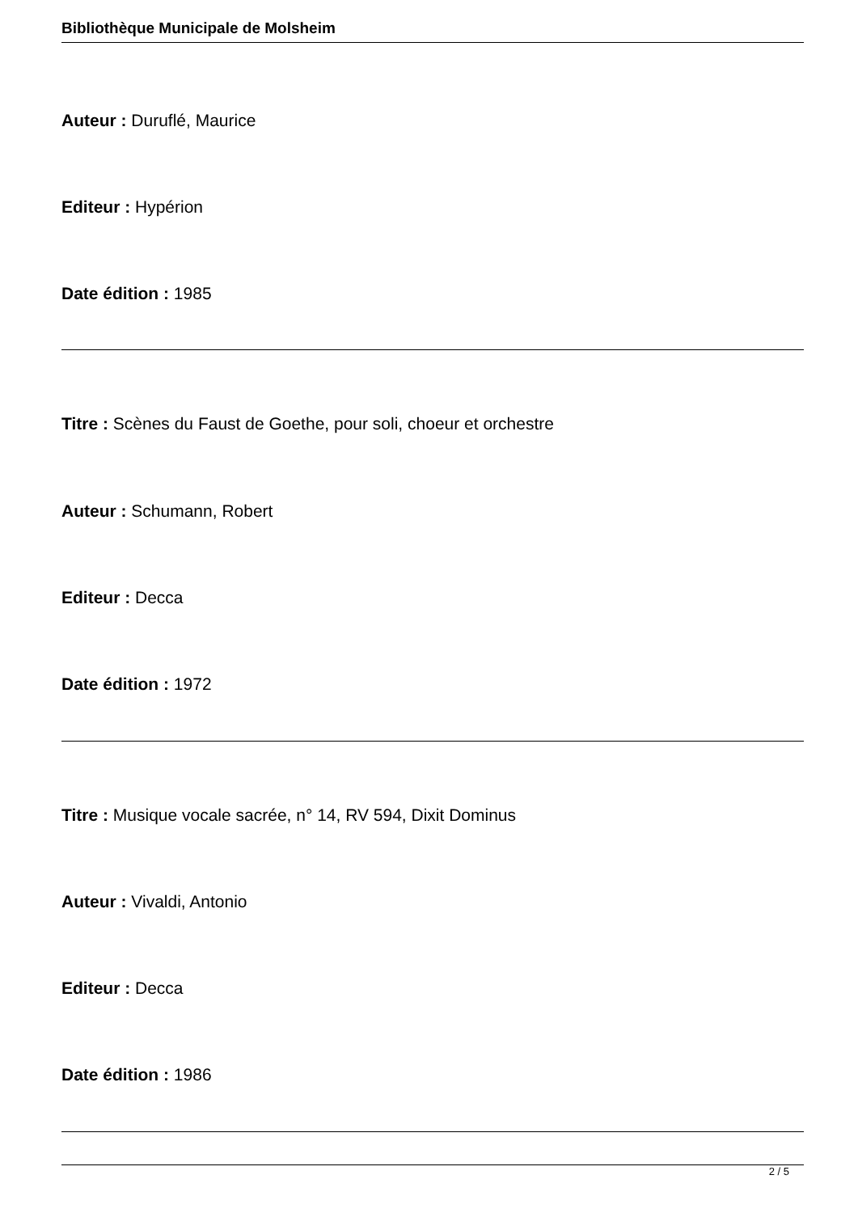Bibliothèque Municipale de Molsheim
Auteur : Duruflé, Maurice
Editeur : Hypérion
Date édition : 1985
Titre : Scènes du Faust de Goethe, pour soli, choeur et orchestre
Auteur : Schumann, Robert
Editeur : Decca
Date édition : 1972
Titre : Musique vocale sacrée, n° 14, RV 594, Dixit Dominus
Auteur : Vivaldi, Antonio
Editeur : Decca
Date édition : 1986
2 / 5